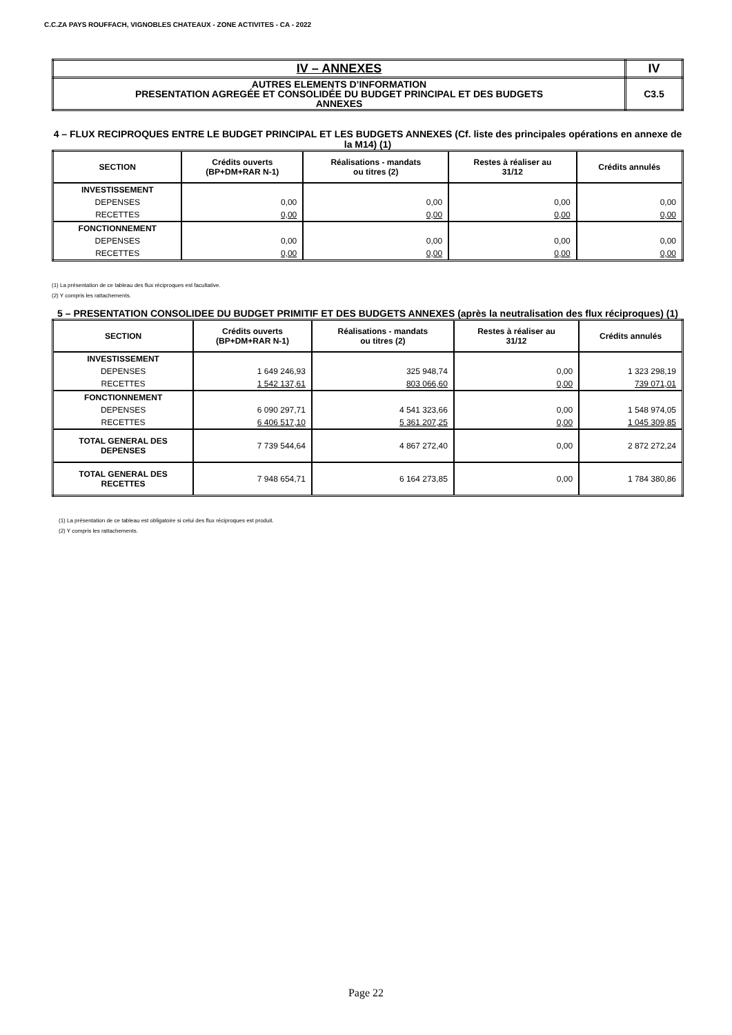C.C.ZA PAYS ROUFFACH, VIGNOBLES CHATEAUX - ZONE ACTIVITES - CA - 2022
| IV – ANNEXES | IV |
| AUTRES ELEMENTS D’INFORMATION PRESENTATION AGREGÉE ET CONSOLIDÉE DU BUDGET PRINCIPAL ET DES BUDGETS ANNEXES | C3.5 |
4 – FLUX RECIPROQUES ENTRE LE BUDGET PRINCIPAL ET LES BUDGETS ANNEXES (Cf. liste des principales opérations en annexe de la M14) (1)
| SECTION | Crédits ouverts (BP+DM+RAR N-1) | Réalisations - mandats ou titres (2) | Restes à réaliser au 31/12 | Crédits annulés |
| --- | --- | --- | --- | --- |
| INVESTISSEMENT | | | | |
| DEPENSES | 0,00 | 0,00 | 0,00 | 0,00 |
| RECETTES | 0,00 | 0,00 | 0,00 | 0,00 |
| FONCTIONNEMENT | | | | |
| DEPENSES | 0,00 | 0,00 | 0,00 | 0,00 |
| RECETTES | 0,00 | 0,00 | 0,00 | 0,00 |
(1) La présentation de ce tableau des flux réciproques est facultative.
(2) Y compris les rattachements.
5 – PRESENTATION CONSOLIDEE DU BUDGET PRIMITIF ET DES BUDGETS ANNEXES (après la neutralisation des flux réciproques) (1)
| SECTION | Crédits ouverts (BP+DM+RAR N-1) | Réalisations - mandats ou titres (2) | Restes à réaliser au 31/12 | Crédits annulés |
| --- | --- | --- | --- | --- |
| INVESTISSEMENT | | | | |
| DEPENSES | 1 649 246,93 | 325 948,74 | 0,00 | 1 323 298,19 |
| RECETTES | 1 542 137,61 | 803 066,60 | 0,00 | 739 071,01 |
| FONCTIONNEMENT | | | | |
| DEPENSES | 6 090 297,71 | 4 541 323,66 | 0,00 | 1 548 974,05 |
| RECETTES | 6 406 517,10 | 5 361 207,25 | 0,00 | 1 045 309,85 |
| TOTAL GENERAL DES DEPENSES | 7 739 544,64 | 4 867 272,40 | 0,00 | 2 872 272,24 |
| TOTAL GENERAL DES RECETTES | 7 948 654,71 | 6 164 273,85 | 0,00 | 1 784 380,86 |
(1) La présentation de ce tableau est obligatoire si celui des flux réciproques est produit.
(2) Y compris les rattachements.
Page 22